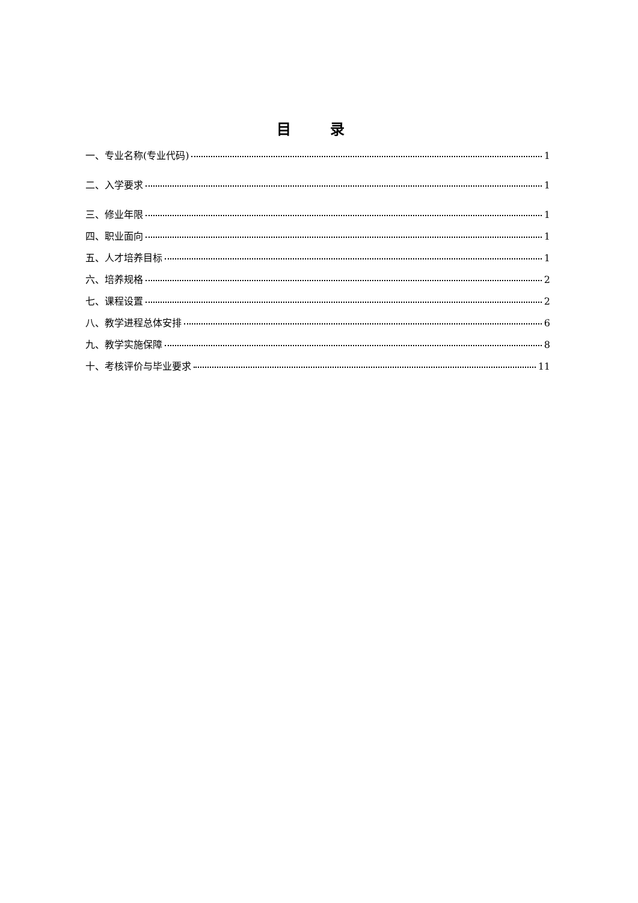目 录
一、专业名称(专业代码) 1
二、入学要求 1
三、修业年限 1
四、职业面向 1
五、人才培养目标 1
六、培养规格 2
七、课程设置 2
八、教学进程总体安排 6
九、教学实施保障 8
十、考核评价与毕业要求 11